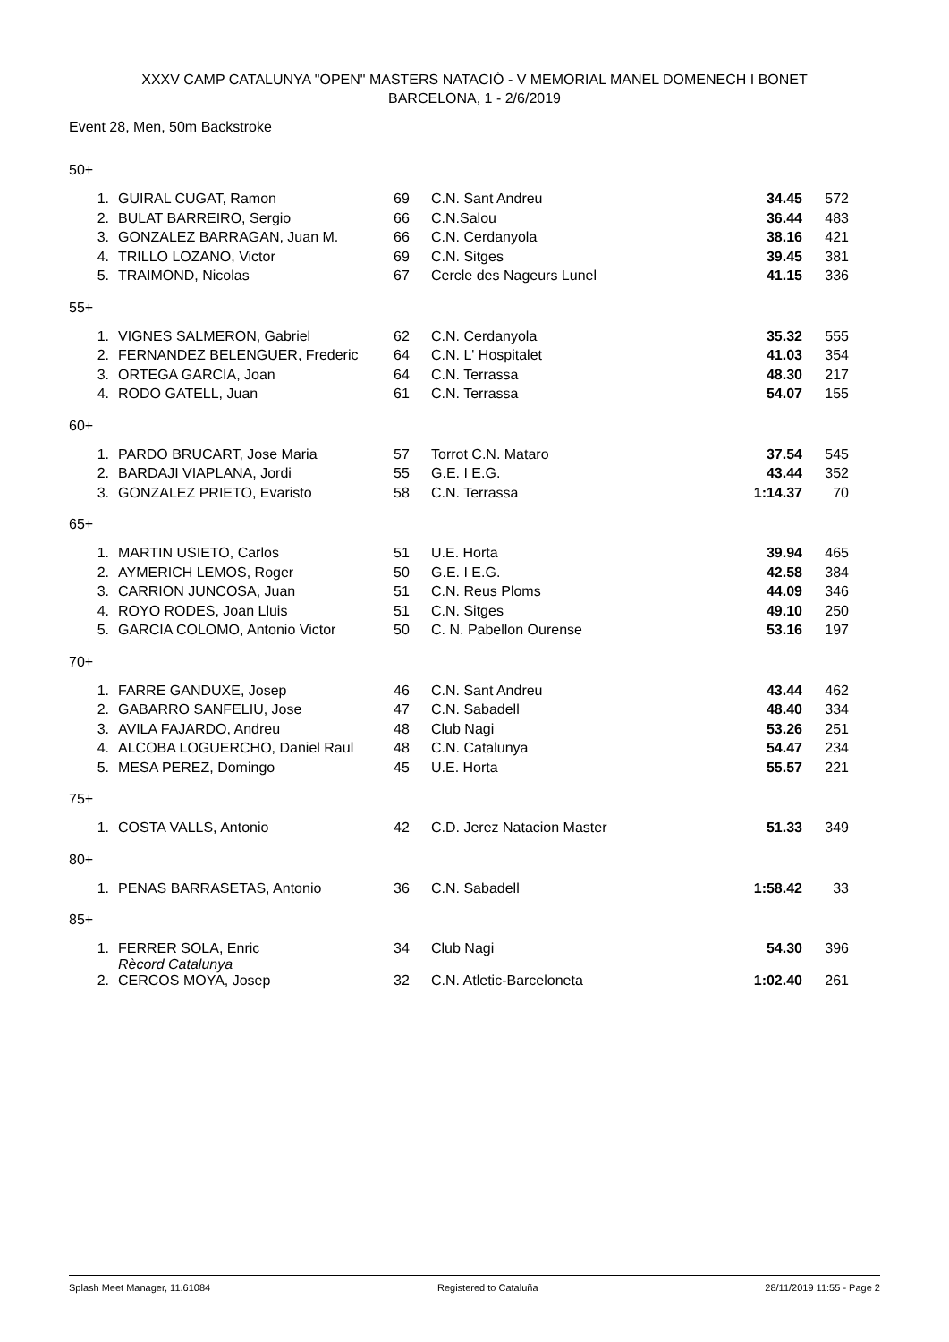XXXV CAMP CATALUNYA "OPEN" MASTERS NATACIÓ - V MEMORIAL MANEL DOMENECH I BONET
BARCELONA, 1 - 2/6/2019
Event 28, Men, 50m Backstroke
50+
| 1. | GUIRAL CUGAT, Ramon | 69 | C.N. Sant Andreu | 34.45 | 572 |
| 2. | BULAT BARREIRO, Sergio | 66 | C.N.Salou | 36.44 | 483 |
| 3. | GONZALEZ BARRAGAN, Juan M. | 66 | C.N. Cerdanyola | 38.16 | 421 |
| 4. | TRILLO LOZANO, Victor | 69 | C.N. Sitges | 39.45 | 381 |
| 5. | TRAIMOND, Nicolas | 67 | Cercle des Nageurs Lunel | 41.15 | 336 |
55+
| 1. | VIGNES SALMERON, Gabriel | 62 | C.N. Cerdanyola | 35.32 | 555 |
| 2. | FERNANDEZ BELENGUER, Frederic | 64 | C.N. L' Hospitalet | 41.03 | 354 |
| 3. | ORTEGA GARCIA, Joan | 64 | C.N. Terrassa | 48.30 | 217 |
| 4. | RODO GATELL, Juan | 61 | C.N. Terrassa | 54.07 | 155 |
60+
| 1. | PARDO BRUCART, Jose Maria | 57 | Torrot C.N. Mataro | 37.54 | 545 |
| 2. | BARDAJI VIAPLANA, Jordi | 55 | G.E. I E.G. | 43.44 | 352 |
| 3. | GONZALEZ PRIETO, Evaristo | 58 | C.N. Terrassa | 1:14.37 | 70 |
65+
| 1. | MARTIN USIETO, Carlos | 51 | U.E. Horta | 39.94 | 465 |
| 2. | AYMERICH LEMOS, Roger | 50 | G.E. I E.G. | 42.58 | 384 |
| 3. | CARRION JUNCOSA, Juan | 51 | C.N. Reus Ploms | 44.09 | 346 |
| 4. | ROYO RODES, Joan Lluis | 51 | C.N. Sitges | 49.10 | 250 |
| 5. | GARCIA COLOMO, Antonio Victor | 50 | C. N. Pabellon Ourense | 53.16 | 197 |
70+
| 1. | FARRE GANDUXE, Josep | 46 | C.N. Sant Andreu | 43.44 | 462 |
| 2. | GABARRO SANFELIU, Jose | 47 | C.N. Sabadell | 48.40 | 334 |
| 3. | AVILA FAJARDO, Andreu | 48 | Club Nagi | 53.26 | 251 |
| 4. | ALCOBA LOGUERCHO, Daniel Raul | 48 | C.N. Catalunya | 54.47 | 234 |
| 5. | MESA PEREZ, Domingo | 45 | U.E. Horta | 55.57 | 221 |
75+
| 1. | COSTA VALLS, Antonio | 42 | C.D. Jerez Natacion Master | 51.33 | 349 |
80+
| 1. | PENAS BARRASETAS, Antonio | 36 | C.N. Sabadell | 1:58.42 | 33 |
85+
| 1. | FERRER SOLA, Enric Rècord Catalunya | 34 | Club Nagi | 54.30 | 396 |
| 2. | CERCOS MOYA, Josep | 32 | C.N. Atletic-Barceloneta | 1:02.40 | 261 |
Splash Meet Manager, 11.61084 Registered to Cataluña 28/11/2019 11:55 - Page 2